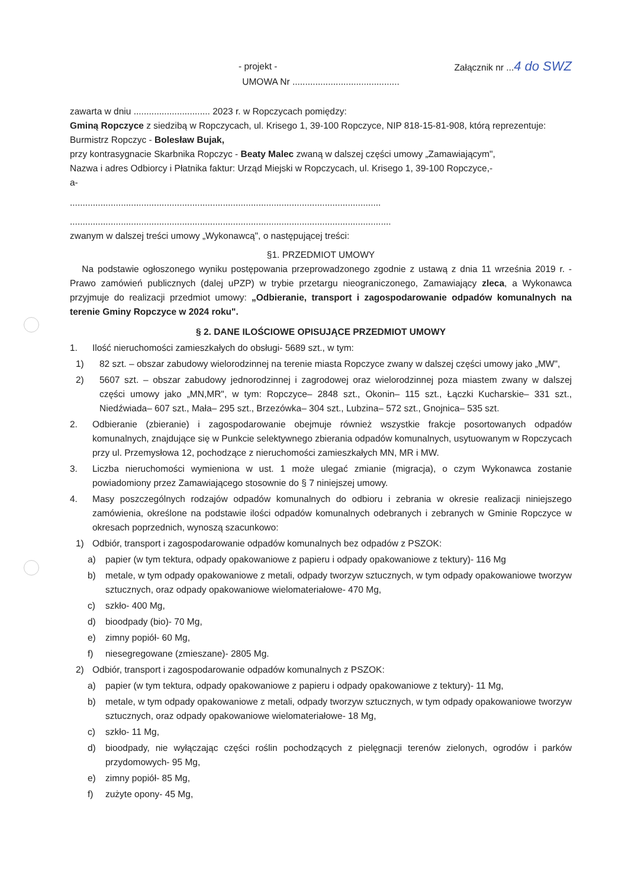- projekt - Załącznik nr ...4 do SWZ
UMOWA Nr ..........................................
zawarta w dniu .............................. 2023 r. w Ropczycach pomiędzy:
Gminą Ropczyce z siedzibą w Ropczycach, ul. Krisego 1, 39-100 Ropczyce, NIP 818-15-81-908, którą reprezentuje:
Burmistrz Ropczyc - Bolesław Bujak,
przy kontrasygnacie Skarbnika Ropczyc - Beaty Malec zwaną w dalszej części umowy „Zamawiającym",
Nazwa i adres Odbiorcy i Płatnika faktur: Urząd Miejski w Ropczycach, ul. Krisego 1, 39-100 Ropczyce,-
a-
..........................................................................................................................
..............................................................................................................................
zwanym w dalszej treści umowy „Wykonawcą", o następującej treści:
§1. PRZEDMIOT UMOWY
Na podstawie ogłoszonego wyniku postępowania przeprowadzonego zgodnie z ustawą z dnia 11 września 2019 r. - Prawo zamówień publicznych (dalej uPZP) w trybie przetargu nieograniczonego, Zamawiający zleca, a Wykonawca przyjmuje do realizacji przedmiot umowy: „Odbieranie, transport i zagospodarowanie odpadów komunalnych na terenie Gminy Ropczyce w 2024 roku".
§ 2. DANE ILOŚCIOWE OPISUJĄCE PRZEDMIOT UMOWY
1. Ilość nieruchomości zamieszkałych do obsługi- 5689 szt., w tym:
1) 82 szt. – obszar zabudowy wielorodzinnej na terenie miasta Ropczyce zwany w dalszej części umowy jako „MW",
2) 5607 szt. – obszar zabudowy jednorodzinnej i zagrodowej oraz wielorodzinnej poza miastem zwany w dalszej części umowy jako „MN,MR", w tym: Ropczyce– 2848 szt., Okonin– 115 szt., Łączki Kucharskie– 331 szt., Niedźwiada– 607 szt., Mała– 295 szt., Brzezówka– 304 szt., Lubzina– 572 szt., Gnojnica– 535 szt.
2. Odbieranie (zbieranie) i zagospodarowanie obejmuje również wszystkie frakcje posortowanych odpadów komunalnych, znajdujące się w Punkcie selektywnego zbierania odpadów komunalnych, usytuowanym w Ropczycach przy ul. Przemysłowa 12, pochodzące z nieruchomości zamieszkałych MN, MR i MW.
3. Liczba nieruchomości wymieniona w ust. 1 może ulegać zmianie (migracja), o czym Wykonawca zostanie powiadomiony przez Zamawiającego stosownie do § 7 niniejszej umowy.
4. Masy poszczególnych rodzajów odpadów komunalnych do odbioru i zebrania w okresie realizacji niniejszego zamówienia, określone na podstawie ilości odpadów komunalnych odebranych i zebranych w Gminie Ropczyce w okresach poprzednich, wynoszą szacunkowo:
1) Odbiór, transport i zagospodarowanie odpadów komunalnych bez odpadów z PSZOK:
a) papier (w tym tektura, odpady opakowaniowe z papieru i odpady opakowaniowe z tektury)- 116 Mg
b) metale, w tym odpady opakowaniowe z metali, odpady tworzyw sztucznych, w tym odpady opakowaniowe tworzyw sztucznych, oraz odpady opakowaniowe wielomateriałowe- 470 Mg,
c) szkło- 400 Mg,
d) bioodpady (bio)- 70 Mg,
e) zimny popiół- 60 Mg,
f) niesegregowane (zmieszane)- 2805 Mg.
2) Odbiór, transport i zagospodarowanie odpadów komunalnych z PSZOK:
a) papier (w tym tektura, odpady opakowaniowe z papieru i odpady opakowaniowe z tektury)- 11 Mg,
b) metale, w tym odpady opakowaniowe z metali, odpady tworzyw sztucznych, w tym odpady opakowaniowe tworzyw sztucznych, oraz odpady opakowaniowe wielomateriałowe- 18 Mg,
c) szkło- 11 Mg,
d) bioodpady, nie wyłączając części roślin pochodzących z pielęgnacji terenów zielonych, ogrodów i parków przydomowych- 95 Mg,
e) zimny popiół- 85 Mg,
f) zużyte opony- 45 Mg,